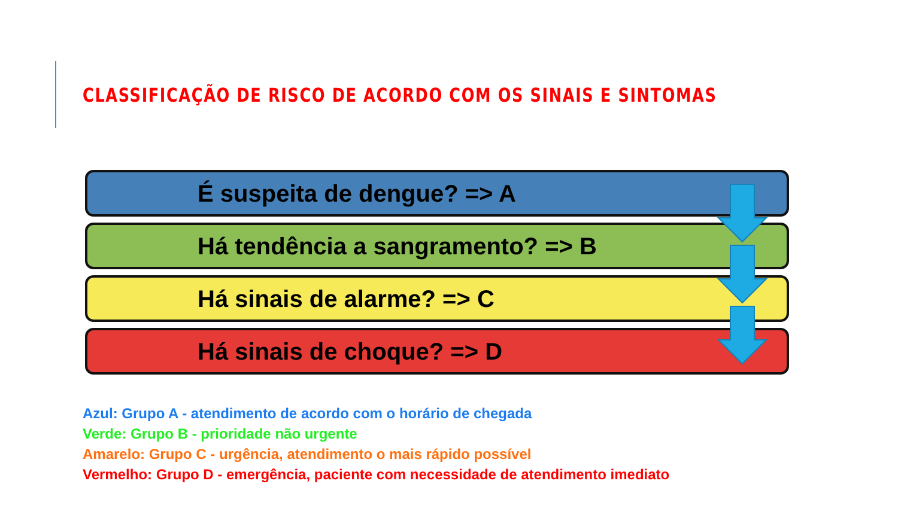CLASSIFICAÇÃO DE RISCO DE ACORDO COM OS SINAIS E SINTOMAS
É suspeita de dengue? => A
Há tendência a sangramento? => B
Há sinais de alarme? => C
Há sinais de choque? => D
Azul: Grupo A - atendimento de acordo com o horário de chegada
Verde: Grupo B - prioridade não urgente
Amarelo: Grupo C - urgência, atendimento o mais rápido possível
Vermelho: Grupo D - emergência, paciente com necessidade de atendimento imediato